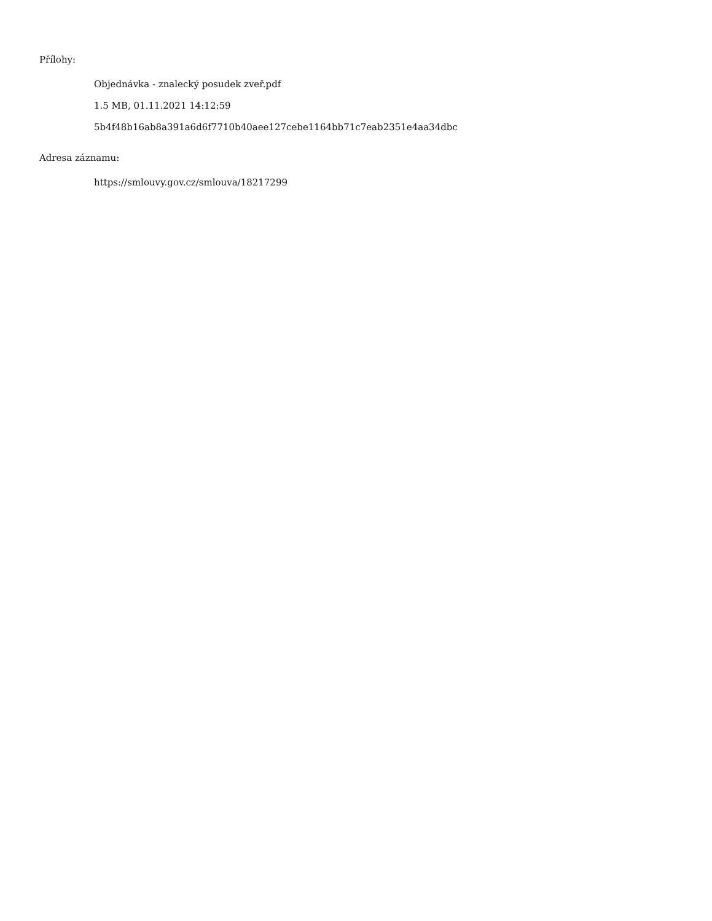Přílohy:
Objednávka - znalecký posudek zveř.pdf
1.5 MB, 01.11.2021 14:12:59
5b4f48b16ab8a391a6d6f7710b40aee127cebe1164bb71c7eab2351e4aa34dbc
Adresa záznamu:
https://smlouvy.gov.cz/smlouva/18217299